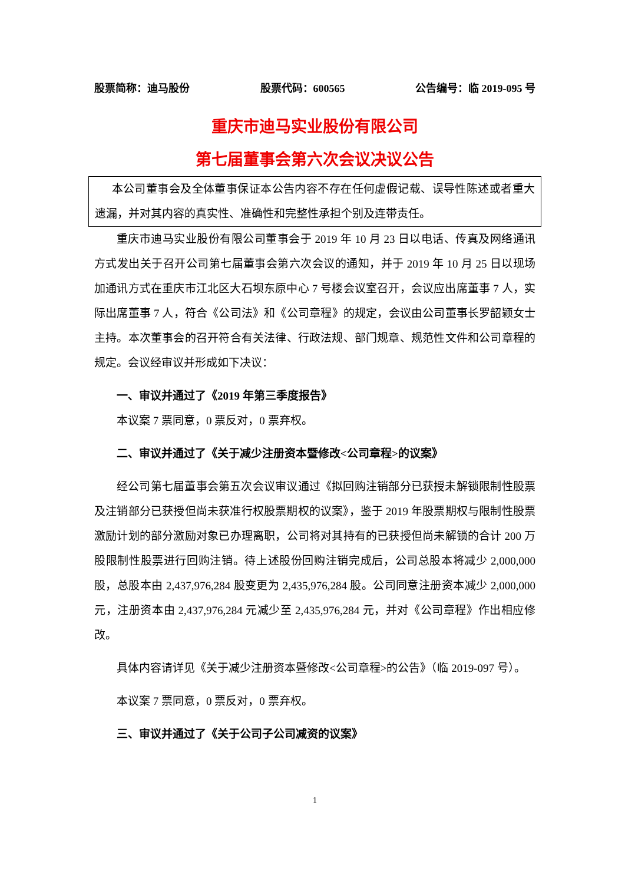股票简称：迪马股份 股票代码：600565 公告编号：临 2019-095 号
重庆市迪马实业股份有限公司
第七届董事会第六次会议决议公告
本公司董事会及全体董事保证本公告内容不存在任何虚假记载、误导性陈述或者重大遗漏，并对其内容的真实性、准确性和完整性承担个别及连带责任。
重庆市迪马实业股份有限公司董事会于 2019 年 10 月 23 日以电话、传真及网络通讯方式发出关于召开公司第七届董事会第六次会议的通知，并于 2019 年 10 月 25 日以现场加通讯方式在重庆市江北区大石坝东原中心 7 号楼会议室召开，会议应出席董事 7 人，实际出席董事 7 人，符合《公司法》和《公司章程》的规定，会议由公司董事长罗韶颖女士主持。本次董事会的召开符合有关法律、行政法规、部门规章、规范性文件和公司章程的规定。会议经审议并形成如下决议：
一、审议并通过了《2019 年第三季度报告》
本议案 7 票同意，0 票反对，0 票弃权。
二、审议并通过了《关于减少注册资本暨修改<公司章程>的议案》
经公司第七届董事会第五次会议审议通过《拟回购注销部分已获授未解锁限制性股票及注销部分已获授但尚未获准行权股票期权的议案》，鉴于 2019 年股票期权与限制性股票激励计划的部分激励对象已办理离职，公司将对其持有的已获授但尚未解锁的合计 200 万股限制性股票进行回购注销。待上述股份回购注销完成后，公司总股本将减少 2,000,000 股，总股本由 2,437,976,284 股变更为 2,435,976,284 股。公司同意注册资本减少 2,000,000 元，注册资本由 2,437,976,284 元减少至 2,435,976,284 元，并对《公司章程》作出相应修改。
具体内容请详见《关于减少注册资本暨修改<公司章程>的公告》（临 2019-097 号）。
本议案 7 票同意，0 票反对，0 票弃权。
三、审议并通过了《关于公司子公司减资的议案》
1